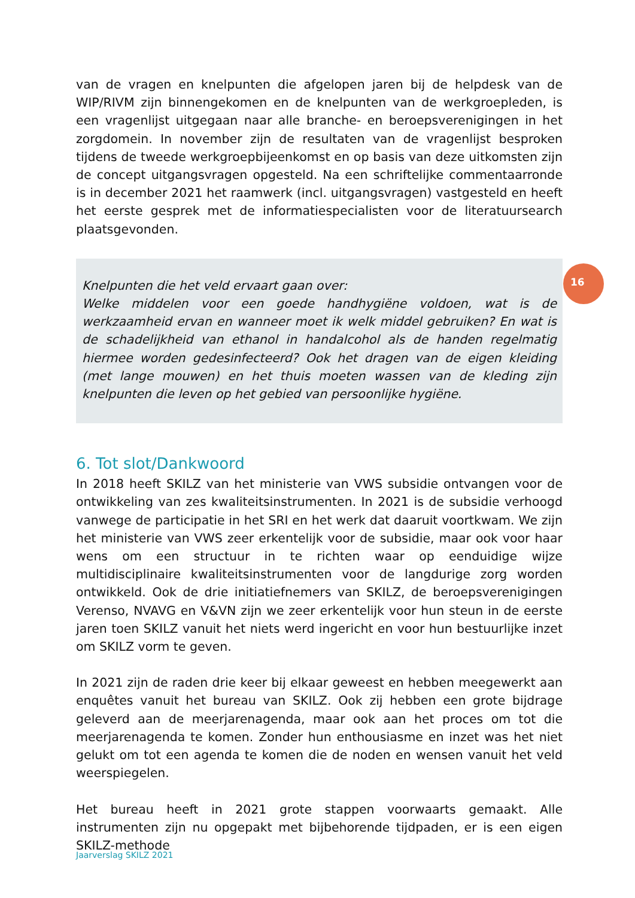van de vragen en knelpunten die afgelopen jaren bij de helpdesk van de WIP/RIVM zijn binnengekomen en de knelpunten van de werkgroepleden, is een vragenlijst uitgegaan naar alle branche- en beroepsverenigingen in het zorgdomein. In november zijn de resultaten van de vragenlijst besproken tijdens de tweede werkgroepbijeenkomst en op basis van deze uitkomsten zijn de concept uitgangsvragen opgesteld. Na een schriftelijke commentaarronde is in december 2021 het raamwerk (incl. uitgangsvragen) vastgesteld en heeft het eerste gesprek met de informatiespecialisten voor de literatuursearch plaatsgevonden.
Knelpunten die het veld ervaart gaan over:
Welke middelen voor een goede handhygiëne voldoen, wat is de werkzaamheid ervan en wanneer moet ik welk middel gebruiken? En wat is de schadelijkheid van ethanol in handalcohol als de handen regelmatig hiermee worden gedesinfecteerd? Ook het dragen van de eigen kleiding (met lange mouwen) en het thuis moeten wassen van de kleding zijn knelpunten die leven op het gebied van persoonlijke hygiëne.
6. Tot slot/Dankwoord
In 2018 heeft SKILZ van het ministerie van VWS subsidie ontvangen voor de ontwikkeling van zes kwaliteitsinstrumenten. In 2021 is de subsidie verhoogd vanwege de participatie in het SRI en het werk dat daaruit voortkwam. We zijn het ministerie van VWS zeer erkentelijk voor de subsidie, maar ook voor haar wens om een structuur in te richten waar op eenduidige wijze multidisciplinaire kwaliteitsinstrumenten voor de langdurige zorg worden ontwikkeld. Ook de drie initiatiefnemers van SKILZ, de beroepsverenigingen Verenso, NVAVG en V&VN zijn we zeer erkentelijk voor hun steun in de eerste jaren toen SKILZ vanuit het niets werd ingericht en voor hun bestuurlijke inzet om SKILZ vorm te geven.
In 2021 zijn de raden drie keer bij elkaar geweest en hebben meegewerkt aan enquêtes vanuit het bureau van SKILZ. Ook zij hebben een grote bijdrage geleverd aan de meerjarenagenda, maar ook aan het proces om tot die meerjarenagenda te komen. Zonder hun enthousiasme en inzet was het niet gelukt om tot een agenda te komen die de noden en wensen vanuit het veld weerspiegelen.
Het bureau heeft in 2021 grote stappen voorwaarts gemaakt. Alle instrumenten zijn nu opgepakt met bijbehorende tijdpaden, er is een eigen SKILZ-methode
16
Jaarverslag SKILZ 2021